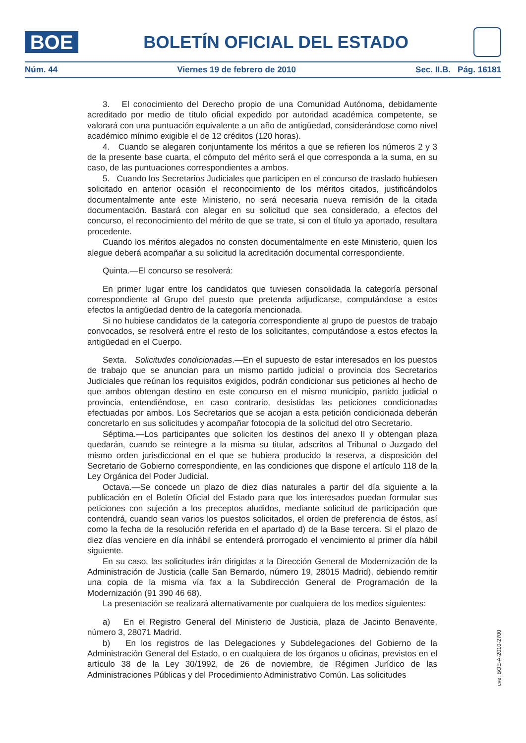BOE
BOLETÍN OFICIAL DEL ESTADO
Núm. 44 Viernes 19 de febrero de 2010 Sec. II.B. Pág. 16181
3. El conocimiento del Derecho propio de una Comunidad Autónoma, debidamente acreditado por medio de título oficial expedido por autoridad académica competente, se valorará con una puntuación equivalente a un año de antigüedad, considerándose como nivel académico mínimo exigible el de 12 créditos (120 horas).
4. Cuando se alegaren conjuntamente los méritos a que se refieren los números 2 y 3 de la presente base cuarta, el cómputo del mérito será el que corresponda a la suma, en su caso, de las puntuaciones correspondientes a ambos.
5. Cuando los Secretarios Judiciales que participen en el concurso de traslado hubiesen solicitado en anterior ocasión el reconocimiento de los méritos citados, justificándolos documentalmente ante este Ministerio, no será necesaria nueva remisión de la citada documentación. Bastará con alegar en su solicitud que sea considerado, a efectos del concurso, el reconocimiento del mérito de que se trate, si con el título ya aportado, resultara procedente.
Cuando los méritos alegados no consten documentalmente en este Ministerio, quien los alegue deberá acompañar a su solicitud la acreditación documental correspondiente.
Quinta.—El concurso se resolverá:
En primer lugar entre los candidatos que tuviesen consolidada la categoría personal correspondiente al Grupo del puesto que pretenda adjudicarse, computándose a estos efectos la antigüedad dentro de la categoría mencionada.
Si no hubiese candidatos de la categoría correspondiente al grupo de puestos de trabajo convocados, se resolverá entre el resto de los solicitantes, computándose a estos efectos la antigüedad en el Cuerpo.
Sexta. Solicitudes condicionadas.—En el supuesto de estar interesados en los puestos de trabajo que se anuncian para un mismo partido judicial o provincia dos Secretarios Judiciales que reúnan los requisitos exigidos, podrán condicionar sus peticiones al hecho de que ambos obtengan destino en este concurso en el mismo municipio, partido judicial o provincia, entendiéndose, en caso contrario, desistidas las peticiones condicionadas efectuadas por ambos. Los Secretarios que se acojan a esta petición condicionada deberán concretarlo en sus solicitudes y acompañar fotocopia de la solicitud del otro Secretario.
Séptima.—Los participantes que soliciten los destinos del anexo II y obtengan plaza quedarán, cuando se reintegre a la misma su titular, adscritos al Tribunal o Juzgado del mismo orden jurisdiccional en el que se hubiera producido la reserva, a disposición del Secretario de Gobierno correspondiente, en las condiciones que dispone el artículo 118 de la Ley Orgánica del Poder Judicial.
Octava.—Se concede un plazo de diez días naturales a partir del día siguiente a la publicación en el Boletín Oficial del Estado para que los interesados puedan formular sus peticiones con sujeción a los preceptos aludidos, mediante solicitud de participación que contendrá, cuando sean varios los puestos solicitados, el orden de preferencia de éstos, así como la fecha de la resolución referida en el apartado d) de la Base tercera. Si el plazo de diez días venciere en día inhábil se entenderá prorrogado el vencimiento al primer día hábil siguiente.
En su caso, las solicitudes irán dirigidas a la Dirección General de Modernización de la Administración de Justicia (calle San Bernardo, número 19, 28015 Madrid), debiendo remitir una copia de la misma vía fax a la Subdirección General de Programación de la Modernización (91 390 46 68).
La presentación se realizará alternativamente por cualquiera de los medios siguientes:
a) En el Registro General del Ministerio de Justicia, plaza de Jacinto Benavente, número 3, 28071 Madrid.
b) En los registros de las Delegaciones y Subdelegaciones del Gobierno de la Administración General del Estado, o en cualquiera de los órganos u oficinas, previstos en el artículo 38 de la Ley 30/1992, de 26 de noviembre, de Régimen Jurídico de las Administraciones Públicas y del Procedimiento Administrativo Común. Las solicitudes
cve: BOE-A-2010-2700